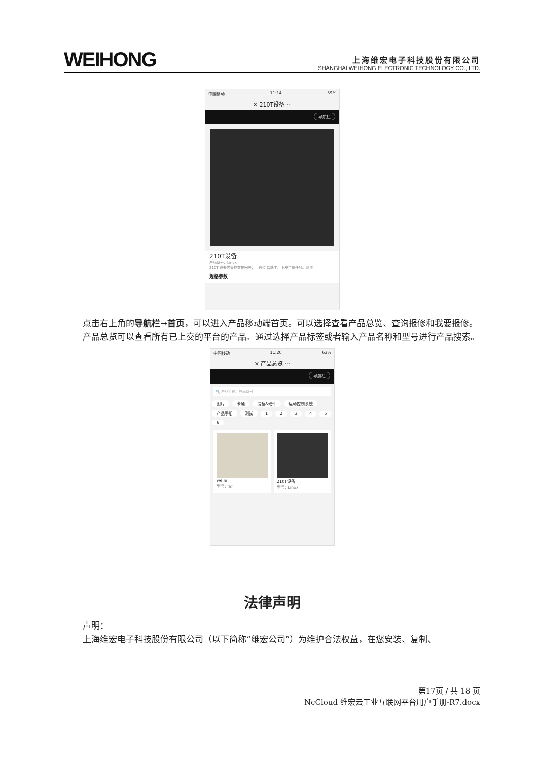WEIHONG
上海维宏电子科技股份有限公司
SHANGHAI WEIHONG ELECTRONIC TECHNOLOGY CO., LTD.
中国移动 11:14 59%
✕ 210T设备 ···
导航栏
210T设备
产品型号：Linux
210T 设备内集成数据网关，可通过 智能工厂下发工位任务。测试
规格参数
点击右上角的导航栏→首页，可以进入产品移动端首页。可以选择查看产品总览、查询报修和我要报修。
产品总览可以查看所有已上交的平台的产品。通过选择产品标签或者输入产品名称和型号进行产品搜索。
中国移动 11:20 63%
✕ 产品总览 ···
导航栏
🔍 产品名称、产品型号
图片 卡通 设备&硬件 运动控制系统 产品手册 测试 123456
weini
型号: faf
210T设备
型号: Linux
法律声明
声明：
上海维宏电子科技股份有限公司（以下简称“维宏公司”）为维护合法权益，在您安装、复制、
第17页 / 共 18 页
NcCloud 维宏云工业互联网平台用户手册-R7.docx